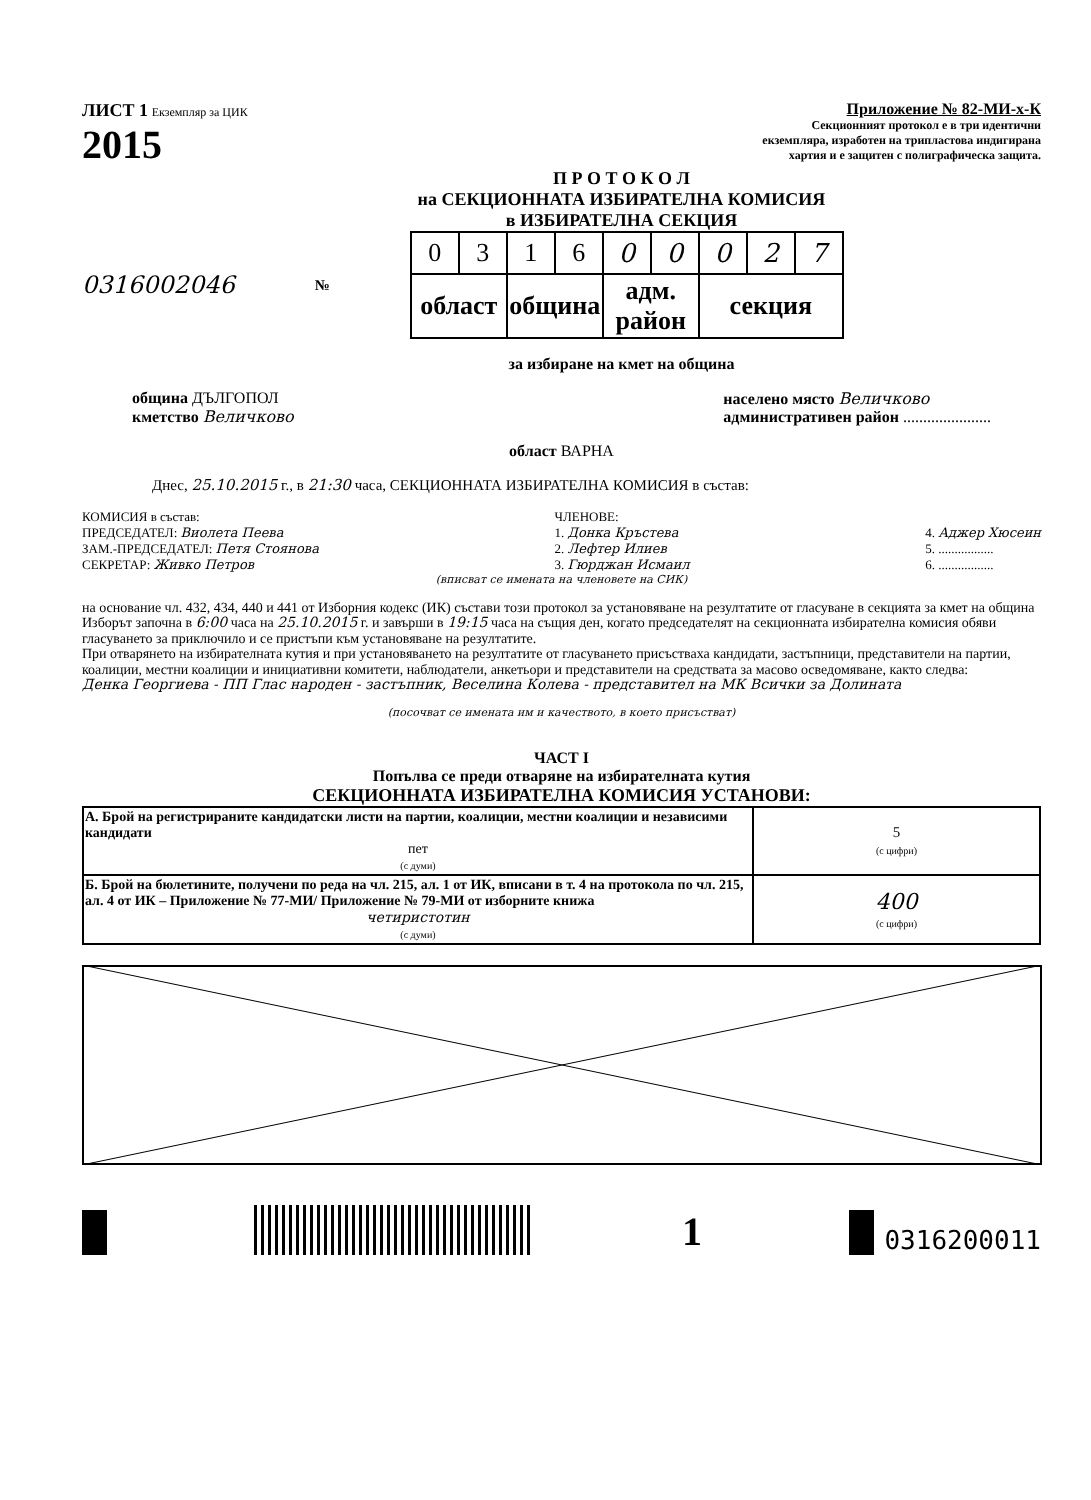ЛИСТ 1 Екземпляр за ЦИК
2015
Приложение № 82-МИ-х-К
Секционният протокол е в три идентични
екземпляра, изработен на трипластова индигирана
хартия и е защитен с полиграфическа защита.
П Р О Т О К О Л
на СЕКЦИОННАТА ИЗБИРАТЕЛНА КОМИСИЯ
в ИЗБИРАТЕЛНА СЕКЦИЯ
0316002046 №
| 0 | 3 | 1 | 6 | 0 | 0 | 0 | 2 | 7 |
| област | | община | | адм. район | | секция | | |
за избиране на кмет на община
община ДЪЛГОПОЛ
кметство Величково
населено място Величково
административен район ......................
област ВАРНА
Днес, 25.10.2015 г., в 21:30 часа, СЕКЦИОННАТА ИЗБИРАТЕЛНА КОМИСИЯ в състав:
КОМИСИЯ в състав:
ПРЕДСЕДАТЕЛ: Виолета Пеева
ЗАМ.-ПРЕДСЕДАТЕЛ: Петя Стоянова
СЕКРЕТАР: Живко Петров
ЧЛЕНОВЕ:
1. Донка Кръстева
2. Лефтер Илиев
3. Гюрджан Исмаил
4. Аджер Хюсеин
5. .................
6. .................
(вписват се имената на членовете на СИК)
на основание чл. 432, 434, 440 и 441 от Изборния кодекс (ИК) състави този протокол за установяване на резултатите от гласуване в секцията за кмет на община
Изборът започна в 6:00 часа на 25.10.2015 г. и завърши в 19:15 часа на същия ден, когато председателят на секционната избирателна комисия обяви гласуването за приключило и се пристъпи към установяване на резултатите.
При отварянето на избирателната кутия и при установяването на резултатите от гласуването присъстваха кандидати, застъпници, представители на партии, коалиции, местни коалиции и инициативни комитети, наблюдатели, анкетьори и представители на средствата за масово осведомяване, както следва:
Денка Георгиева - ПП Глас народен - застъпник, Веселина Колева - представител на МК Всички за Долината
(посочват се имената им и качеството, в което присъстват)
ЧАСТ I
Попълва се преди отваряне на избирателната кутия
СЕКЦИОННАТА ИЗБИРАТЕЛНА КОМИСИЯ УСТАНОВИ:
| А. Брой на регистрираните кандидатски листи на партии, коалиции, местни коалиции и независими кандидати пет (с думи) | 5 (с цифри) |
| Б. Брой на бюлетините, получени по реда на чл. 215, ал. 1 от ИК, вписани в т. 4 на протокола по чл. 215, ал. 4 от ИК – Приложение № 77-МИ/ Приложение № 79-МИ от изборните книжа четиристотин (с думи) | 400 (с цифри) |
1
0316200011